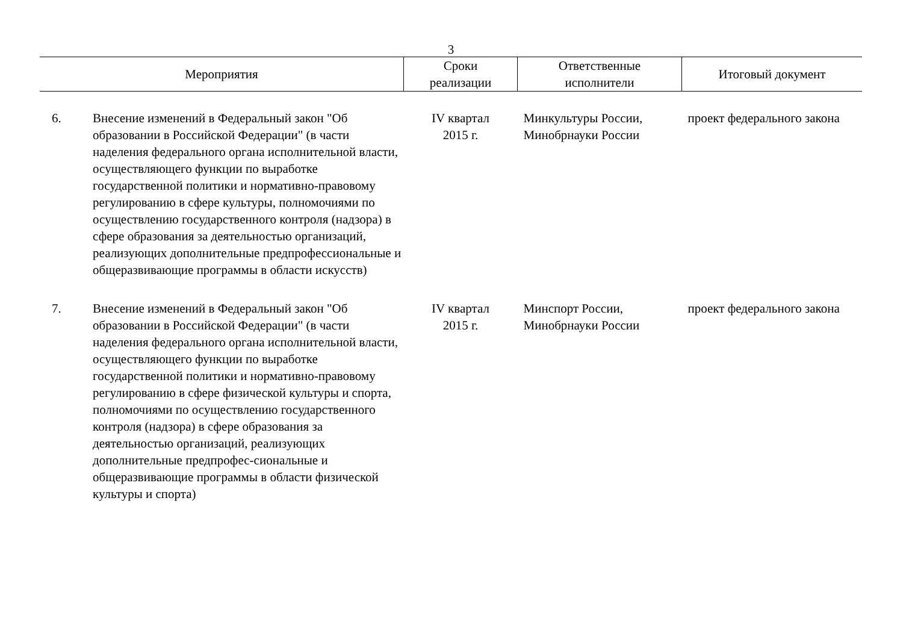3
| Мероприятия | | Сроки реализации | Ответственные исполнители | Итоговый документ |
| --- | --- | --- | --- | --- |
| 6. | Внесение изменений в Федеральный закон "Об образовании в Российской Федерации" (в части наделения федерального органа исполнительной власти, осуществляющего функции по выработке государственной политики и нормативно-правовому регулированию в сфере культуры, полномочиями по осуществлению государственного контроля (надзора) в сфере образования за деятельностью организаций, реализующих дополнительные предпрофессиональные и общеразвивающие программы в области искусств) | IV квартал 2015 г. | Минкультуры России, Минобрнауки России | проект федерального закона |
| 7. | Внесение изменений в Федеральный закон "Об образовании в Российской Федерации" (в части наделения федерального органа исполнительной власти, осуществляющего функции по выработке государственной политики и нормативно-правовому регулированию в сфере физической культуры и спорта, полномочиями по осуществлению государственного контроля (надзора) в сфере образования за деятельностью организаций, реализующих дополнительные предпрофес-сиональные и общеразвивающие программы в области физической культуры и спорта) | IV квартал 2015 г. | Минспорт России, Минобрнауки России | проект федерального закона |